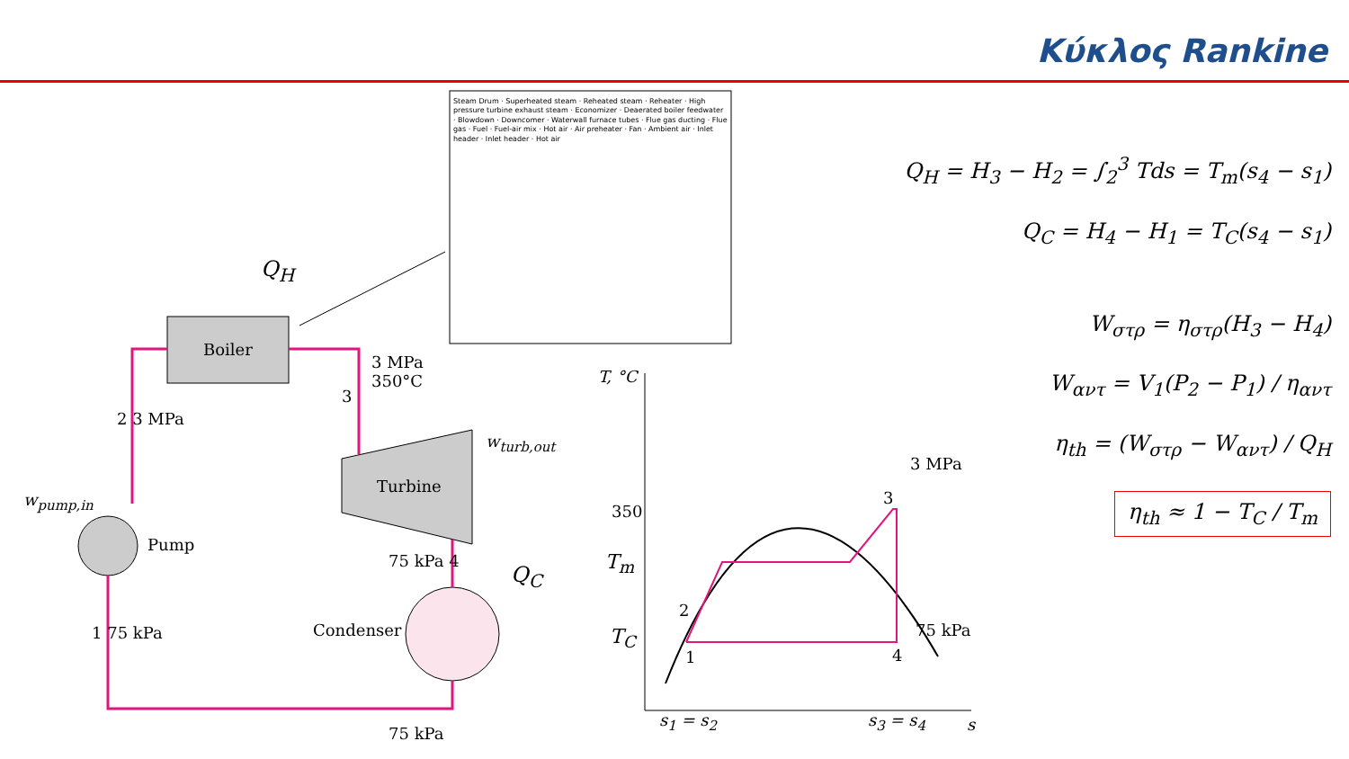Κύκλος Rankine
Q<sub>H</sub>
Boiler
3 MPa
350°C
3
2 3 MPa
w<sub>turb,out</sub>
Turbine
w<sub>pump,in</sub>
Pump
75 kPa 4
Q<sub>C</sub>
1 75 kPa Condenser
75 kPa
Steam Drum · Superheated steam · Reheated steam · Reheater · High pressure turbine exhaust steam · Economizer · Deaerated boiler feedwater · Blowdown · Downcomer · Waterwall furnace tubes · Flue gas ducting · Flue gas · Fuel · Fuel-air mix · Hot air · Air preheater · Fan · Ambient air · Inlet header · Inlet header · Hot air
T, °C
350
T<sub>m</sub>
T<sub>C</sub>
2
1
3
3 MPa
4
75 kPa
s<sub>1</sub> = s<sub>2</sub> s<sub>3</sub> = s<sub>4</sub> s
Q<sub>H</sub> = H<sub>3</sub> − H<sub>2</sub> = ∫<sub>2</sub><sup>3</sup> Tds = T<sub>m</sub>(s<sub>4</sub> − s<sub>1</sub>)
Q<sub>C</sub> = H<sub>4</sub> − H<sub>1</sub> = T<sub>C</sub>(s<sub>4</sub> − s<sub>1</sub>)
W<sub>στρ</sub> = η<sub>στρ</sub>(H<sub>3</sub> − H<sub>4</sub>)
W<sub>αντ</sub> = V<sub>1</sub>(P<sub>2</sub> − P<sub>1</sub>) / η<sub>αντ</sub>
η<sub>th</sub> = (W<sub>στρ</sub> − W<sub>αντ</sub>) / Q<sub>H</sub>
η<sub>th</sub> ≈ 1 − T<sub>C</sub> / T<sub>m</sub>